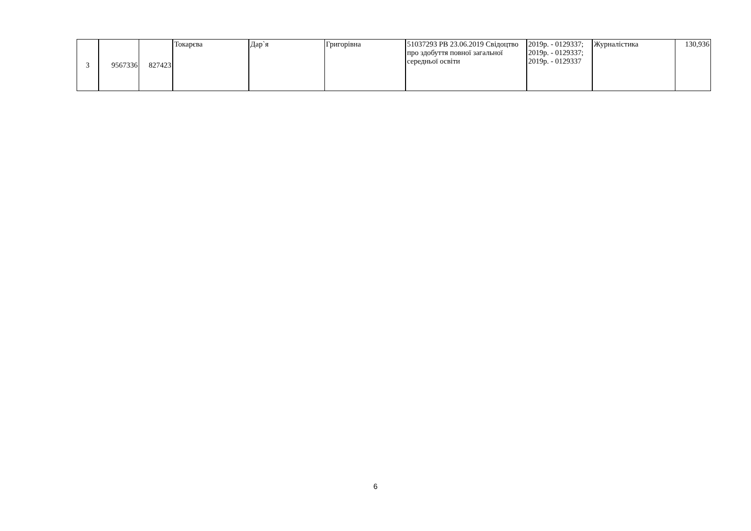| 3 | 9567336 | 827423 | Токарєва | Дар`я | Григорівна | 51037293 PB 23.06.2019 Свідоцтво про здобуття повної загальної середньої освіти | 2019р. - 0129337; 2019р. - 0129337; 2019р. - 0129337 | Журналістика | 130,936 |
6